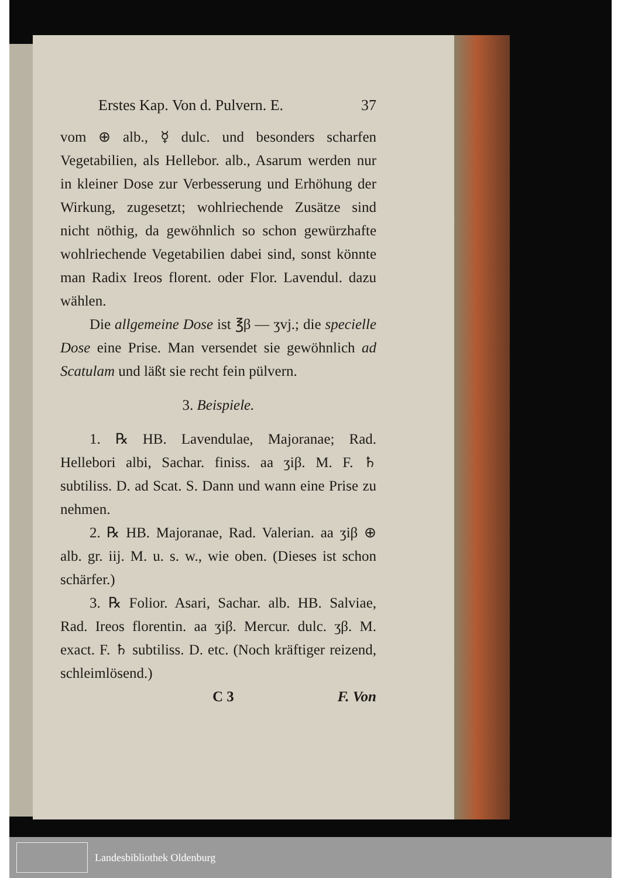Erstes Kap. Von d. Pulvern. E. 37
vom ⊕ alb., ☿ dulc. und besonders scharfen Vegetabilien, als Hellebor. alb., Asarum werden nur in kleiner Dose zur Verbesserung und Erhöhung der Wirkung, zugesetzt; wohlriechende Zusätze sind nicht nöthig, da gewöhnlich so schon gewürzhafte wohlriechende Vegetabilien dabei sind, sonst könnte man Radix Ireos florent. oder Flor. Lavendul. dazu wählen.
Die allgemeine Dose ist ℥β — ʒvj.; die specielle Dose eine Prise. Man versendet sie gewöhnlich ad Scatulam und läßt sie recht fein pülvern.
3. Beispiele.
1. ℞ HB. Lavendulae, Majoranae; Rad. Hellebori albi, Sachar. finiss. aa ʒiβ. M. F. ♄ subtiliss. D. ad Scat. S. Dann und wann eine Prise zu nehmen.
2. ℞ HB. Majoranae, Rad. Valerian. aa ʒiβ ⊕ alb. gr. iij. M. u. s. w., wie oben. (Dieses ist schon schärfer.)
3. ℞ Folior. Asari, Sachar. alb. HB. Salviae, Rad. Ireos florentin. aa ʒiβ. Mercur. dulc. ʒβ. M. exact. F. ♄ subtiliss. D. etc. (Noch kräftiger reizend, schleimlösend.)
C 3 F. Von
Landesbibliothek Oldenburg